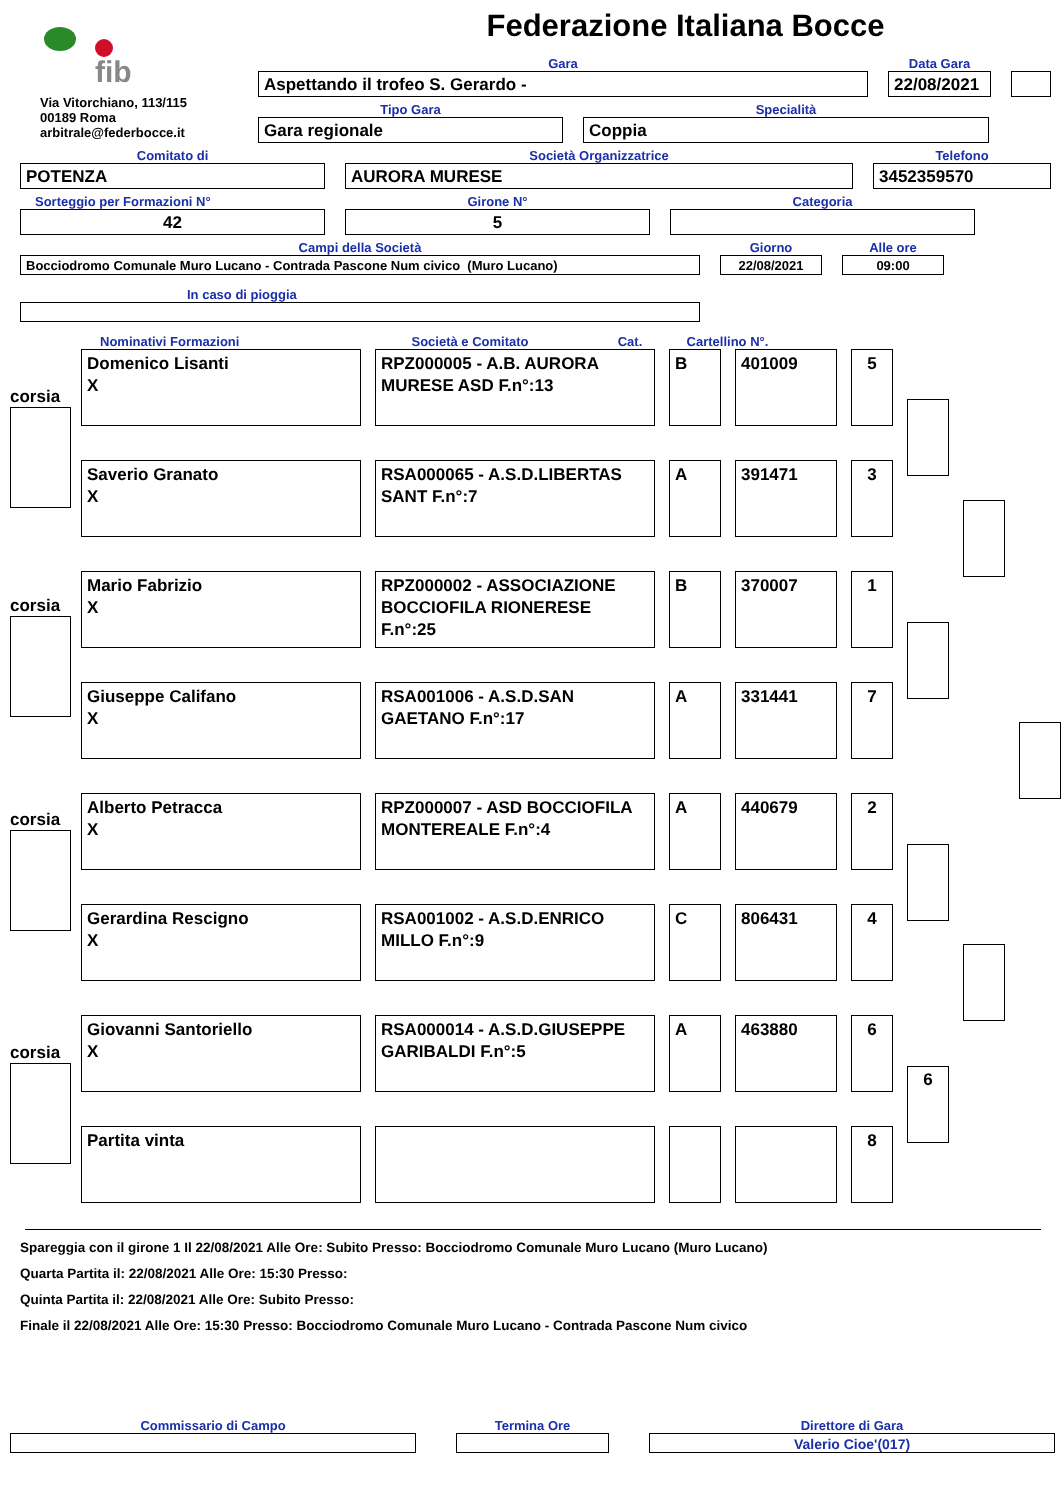fib
Via Vitorchiano, 113/115
00189 Roma
arbitrale@federbocce.it
Federazione Italiana Bocce
Gara
Aspettando il trofeo S. Gerardo -
Data Gara
22/08/2021
Tipo Gara
Gara regionale
Specialità
Coppia
Comitato di
POTENZA
Società Organizzatrice
AURORA MURESE
Telefono
3452359570
Sorteggio per Formazioni N°
42
Girone N°
5
Categoria
Campi della Società
Bocciodromo Comunale Muro Lucano - Contrada Pascone Num civico (Muro Lucano)
Giorno
22/08/2021
Alle ore
09:00
In caso di pioggia
Nominativi Formazioni
Società e Comitato
Cat.
Cartellino N°.
corsia
Domenico Lisanti
X
RPZ000005 - A.B. AURORA MURESE ASD F.n°:13
B 401009 5
Saverio Granato
X
RSA000065 - A.S.D.LIBERTAS SANT F.n°:7
A 391471 3
corsia
Mario Fabrizio
X
RPZ000002 - ASSOCIAZIONE BOCCIOFILA RIONERESE F.n°:25
B 370007 1
Giuseppe Califano
X
RSA001006 - A.S.D.SAN GAETANO F.n°:17
A 331441 7
corsia
Alberto Petracca
X
RPZ000007 - ASD BOCCIOFILA MONTEREALE F.n°:4
A 440679 2
Gerardina Rescigno
X
RSA001002 - A.S.D.ENRICO MILLO F.n°:9
C 806431 4
corsia
Giovanni Santoriello
X
RSA000014 - A.S.D.GIUSEPPE GARIBALDI F.n°:5
A 463880 6
6
Partita vinta 8
Spareggia con il girone 1 Il 22/08/2021 Alle Ore: Subito Presso: Bocciodromo Comunale Muro Lucano (Muro Lucano)
Quarta Partita il: 22/08/2021 Alle Ore: 15:30 Presso:
Quinta Partita il: 22/08/2021 Alle Ore: Subito Presso:
Finale il 22/08/2021 Alle Ore: 15:30 Presso: Bocciodromo Comunale Muro Lucano - Contrada Pascone Num civico
Commissario di Campo
Termina Ore
Direttore di Gara
Valerio Cioe'(017)